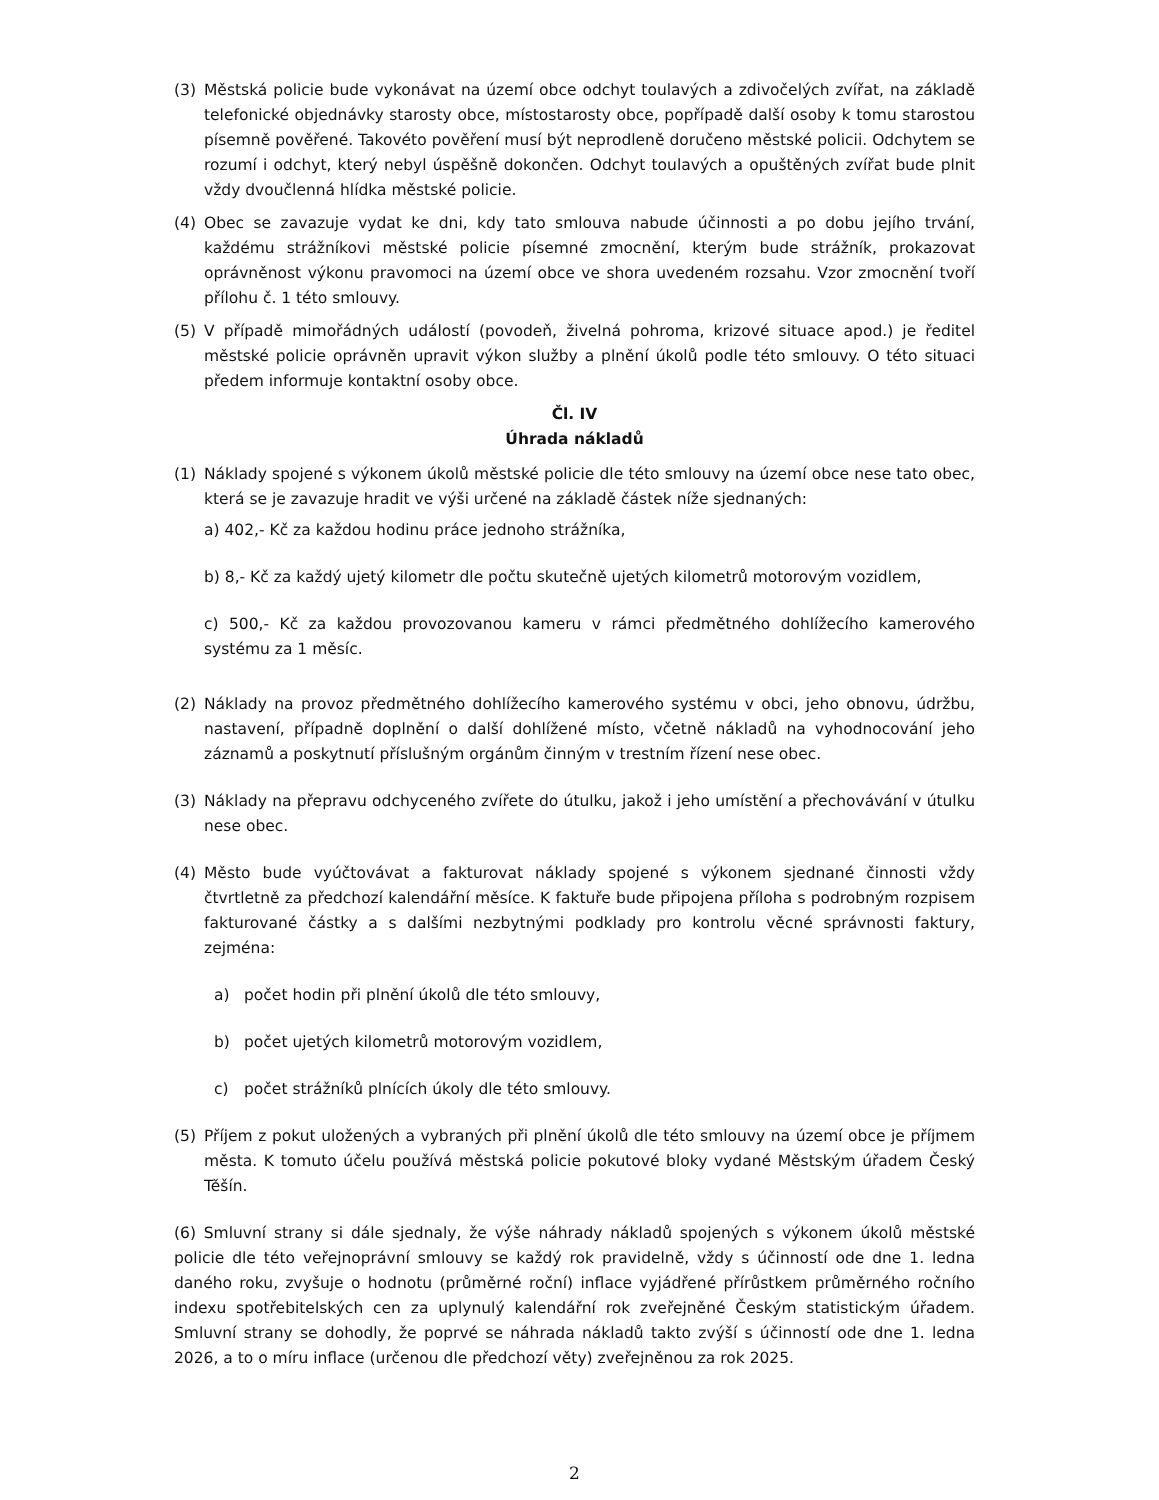(3) Městská policie bude vykonávat na území obce odchyt toulavých a zdivočelých zvířat, na základě telefonické objednávky starosty obce, místostarosty obce, popřípadě další osoby k tomu starostou písemně pověřené. Takovéto pověření musí být neprodleně doručeno městské policii. Odchytem se rozumí i odchyt, který nebyl úspěšně dokončen. Odchyt toulavých a opuštěných zvířat bude plnit vždy dvoučlenná hlídka městské policie.
(4) Obec se zavazuje vydat ke dni, kdy tato smlouva nabude účinnosti a po dobu jejího trvání, každému strážníkovi městské policie písemné zmocnění, kterým bude strážník, prokazovat oprávněnost výkonu pravomoci na území obce ve shora uvedeném rozsahu. Vzor zmocnění tvoří přílohu č. 1 této smlouvy.
(5) V případě mimořádných událostí (povodeň, živelná pohroma, krizové situace apod.) je ředitel městské policie oprávněn upravit výkon služby a plnění úkolů podle této smlouvy. O této situaci předem informuje kontaktní osoby obce.
Čl. IV
Úhrada nákladů
(1) Náklady spojené s výkonem úkolů městské policie dle této smlouvy na území obce nese tato obec, která se je zavazuje hradit ve výši určené na základě částek níže sjednaných:
a) 402,- Kč za každou hodinu práce jednoho strážníka,
b) 8,- Kč za každý ujetý kilometr dle počtu skutečně ujetých kilometrů motorovým vozidlem,
c) 500,- Kč za každou provozovanou kameru v rámci předmětného dohlížecího kamerového systému za 1 měsíc.
(2) Náklady na provoz předmětného dohlížecího kamerového systému v obci, jeho obnovu, údržbu, nastavení, případně doplnění o další dohlížené místo, včetně nákladů na vyhodnocování jeho záznamů a poskytnutí příslušným orgánům činným v trestním řízení nese obec.
(3) Náklady na přepravu odchyceného zvířete do útulku, jakož i jeho umístění a přechovávání v útulku nese obec.
(4) Město bude vyúčtovávat a fakturovat náklady spojené s výkonem sjednané činnosti vždy čtvrtletně za předchozí kalendářní měsíce. K faktuře bude připojena příloha s podrobným rozpisem fakturované částky a s dalšími nezbytnými podklady pro kontrolu věcné správnosti faktury, zejména:
a) počet hodin při plnění úkolů dle této smlouvy,
b) počet ujetých kilometrů motorovým vozidlem,
c) počet strážníků plnících úkoly dle této smlouvy.
(5) Příjem z pokut uložených a vybraných při plnění úkolů dle této smlouvy na území obce je příjmem města. K tomuto účelu používá městská policie pokutové bloky vydané Městským úřadem Český Těšín.
(6) Smluvní strany si dále sjednaly, že výše náhrady nákladů spojených s výkonem úkolů městské policie dle této veřejnoprávní smlouvy se každý rok pravidelně, vždy s účinností ode dne 1. ledna daného roku, zvyšuje o hodnotu (průměrné roční) inflace vyjádřené přírůstkem průměrného ročního indexu spotřebitelských cen za uplynulý kalendářní rok zveřejněné Českým statistickým úřadem. Smluvní strany se dohodly, že poprvé se náhrada nákladů takto zvýší s účinností ode dne 1. ledna 2026, a to o míru inflace (určenou dle předchozí věty) zveřejněnou za rok 2025.
2